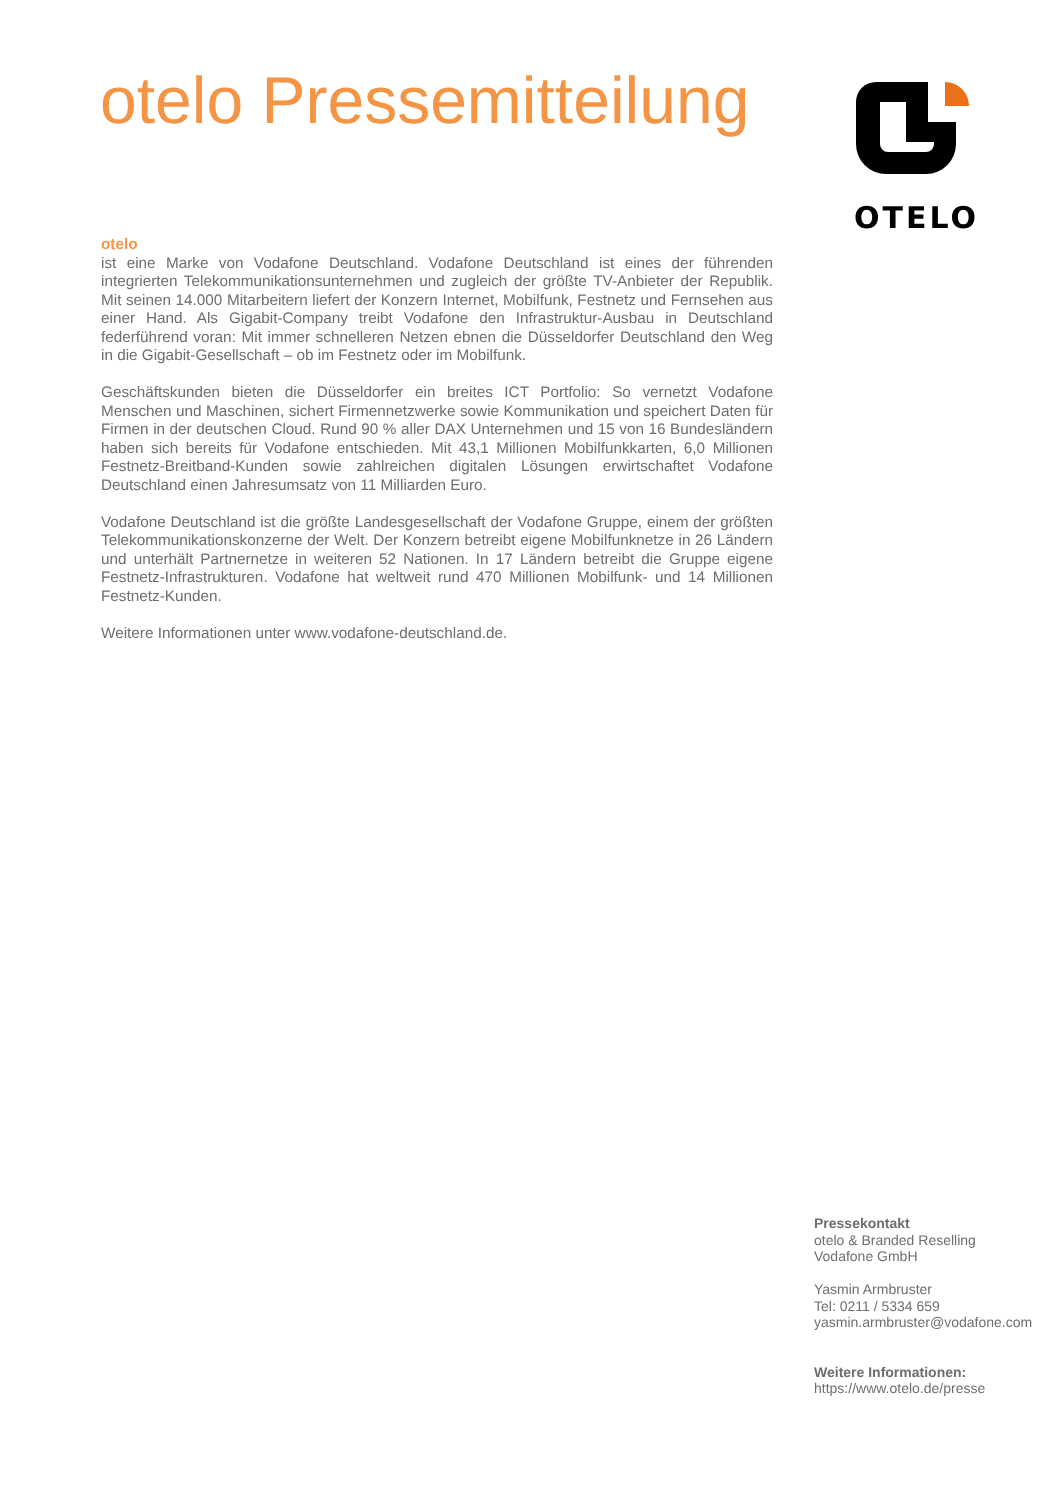otelo Pressemitteilung
OTELO
otelo
ist eine Marke von Vodafone Deutschland. Vodafone Deutschland ist eines der führenden integrierten Telekommunikationsunternehmen und zugleich der größte TV-Anbieter der Republik. Mit seinen 14.000 Mitarbeitern liefert der Konzern Internet, Mobilfunk, Festnetz und Fernsehen aus einer Hand. Als Gigabit-Company treibt Vodafone den Infrastruktur-Ausbau in Deutschland federführend voran: Mit immer schnelleren Netzen ebnen die Düsseldorfer Deutschland den Weg in die Gigabit-Gesellschaft – ob im Festnetz oder im Mobilfunk.
Geschäftskunden bieten die Düsseldorfer ein breites ICT Portfolio: So vernetzt Vodafone Menschen und Maschinen, sichert Firmennetzwerke sowie Kommunikation und speichert Daten für Firmen in der deutschen Cloud. Rund 90 % aller DAX Unternehmen und 15 von 16 Bundesländern haben sich bereits für Vodafone entschieden. Mit 43,1 Millionen Mobilfunkkarten, 6,0 Millionen Festnetz-Breitband-Kunden sowie zahlreichen digitalen Lösungen erwirtschaftet Vodafone Deutschland einen Jahresumsatz von 11 Milliarden Euro.
Vodafone Deutschland ist die größte Landesgesellschaft der Vodafone Gruppe, einem der größten Telekommunikationskonzerne der Welt. Der Konzern betreibt eigene Mobilfunknetze in 26 Ländern und unterhält Partnernetze in weiteren 52 Nationen. In 17 Ländern betreibt die Gruppe eigene Festnetz-Infrastrukturen. Vodafone hat weltweit rund 470 Millionen Mobilfunk- und 14 Millionen Festnetz-Kunden.
Weitere Informationen unter www.vodafone-deutschland.de.
Pressekontakt
otelo & Branded Reselling
Vodafone GmbH
Yasmin Armbruster
Tel: 0211 / 5334 659
yasmin.armbruster@vodafone.com
Weitere Informationen:
https://www.otelo.de/presse